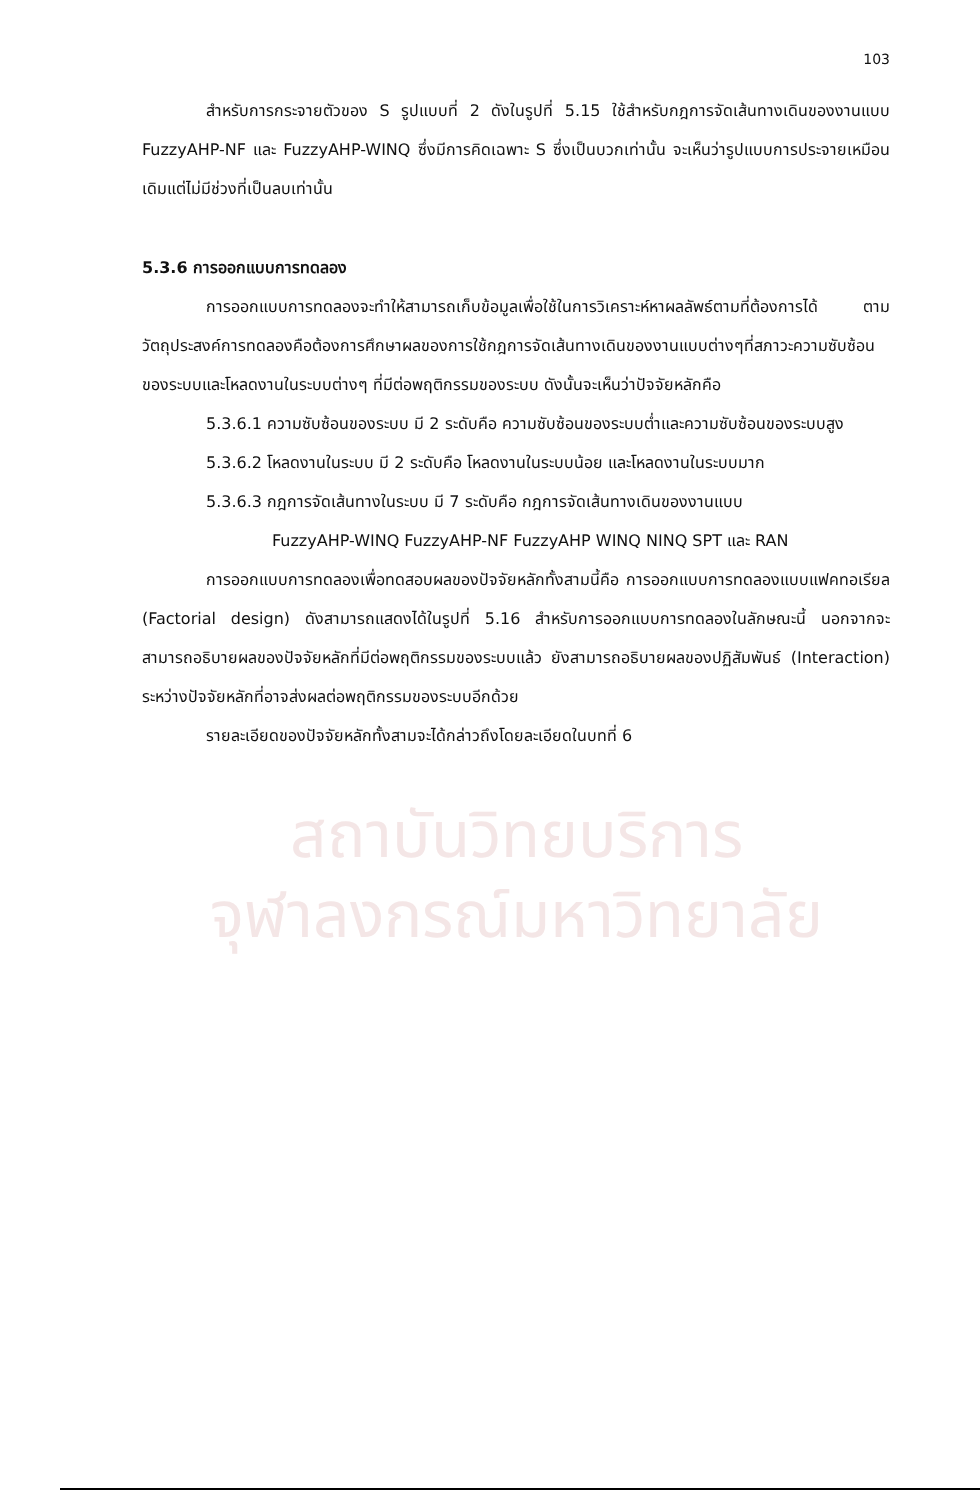103
สำหรับการกระจายตัวของ S รูปแบบที่ 2 ดังในรูปที่ 5.15 ใช้สำหรับกฎการจัดเส้นทางเดินของงานแบบ FuzzyAHP-NF และ FuzzyAHP-WINQ ซึ่งมีการคิดเฉพาะ S ซึ่งเป็นบวกเท่านั้น จะเห็นว่ารูปแบบการประจายเหมือนเดิมแต่ไม่มีช่วงที่เป็นลบเท่านั้น
5.3.6 การออกแบบการทดลอง
การออกแบบการทดลองจะทำให้สามารถเก็บข้อมูลเพื่อใช้ในการวิเคราะห์หาผลลัพธ์ตามที่ต้องการได้ ตามวัตถุประสงค์การทดลองคือต้องการศึกษาผลของการใช้กฎการจัดเส้นทางเดินของงานแบบต่างๆที่สภาวะความซับซ้อนของระบบและโหลดงานในระบบต่างๆ ที่มีต่อพฤติกรรมของระบบ ดังนั้นจะเห็นว่าปัจจัยหลักคือ
5.3.6.1 ความซับซ้อนของระบบ มี 2 ระดับคือ ความซับซ้อนของระบบต่ำและความซับซ้อนของระบบสูง
5.3.6.2 โหลดงานในระบบ มี 2 ระดับคือ โหลดงานในระบบน้อย และโหลดงานในระบบมาก
5.3.6.3 กฎการจัดเส้นทางในระบบ มี 7 ระดับคือ กฎการจัดเส้นทางเดินของงานแบบ
FuzzyAHP-WINQ FuzzyAHP-NF FuzzyAHP WINQ NINQ SPT และ RAN
การออกแบบการทดลองเพื่อทดสอบผลของปัจจัยหลักทั้งสามนี้คือ การออกแบบการทดลองแบบแฟคทอเรียล (Factorial design) ดังสามารถแสดงได้ในรูปที่ 5.16 สำหรับการออกแบบการทดลองในลักษณะนี้ นอกจากจะสามารถอธิบายผลของปัจจัยหลักที่มีต่อพฤติกรรมของระบบแล้ว ยังสามารถอธิบายผลของปฏิสัมพันธ์ (Interaction) ระหว่างปัจจัยหลักที่อาจส่งผลต่อพฤติกรรมของระบบอีกด้วย
รายละเอียดของปัจจัยหลักทั้งสามจะได้กล่าวถึงโดยละเอียดในบทที่ 6
สถาบันวิทยบริการ
จุฬาลงกรณ์มหาวิทยาลัย